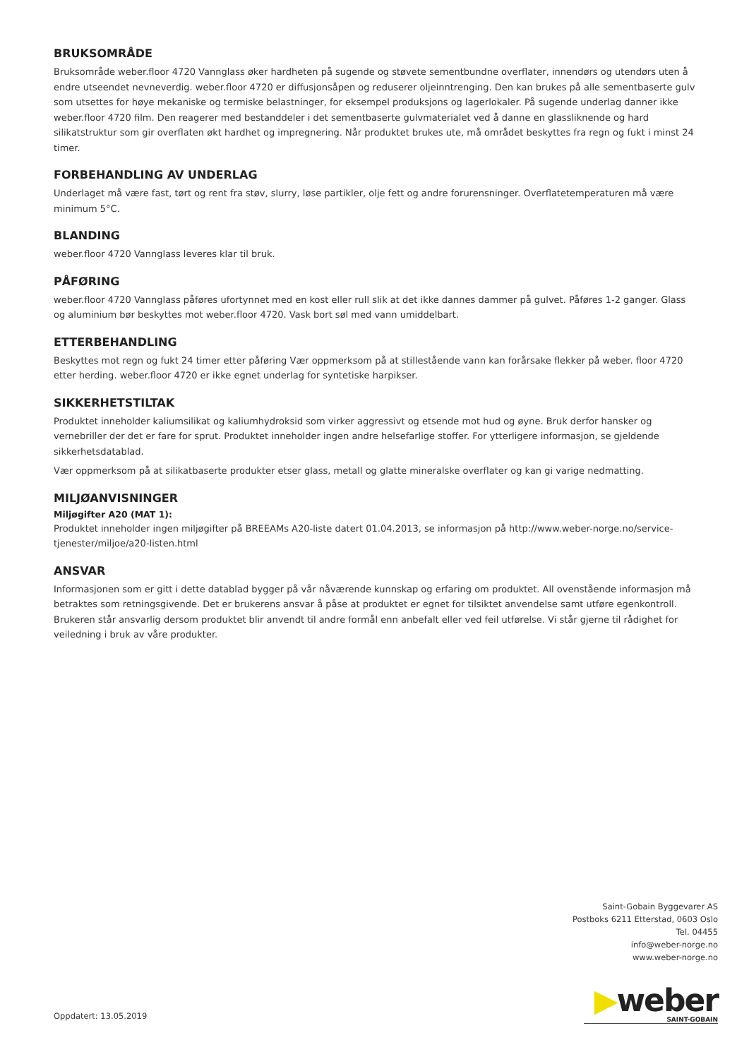BRUKSOMRÅDE
Bruksområde weber.floor 4720 Vannglass øker hardheten på sugende og støvete sementbundne overflater, innendørs og utendørs uten å endre utseendet nevneverdig. weber.floor 4720 er diffusjonsåpen og reduserer oljeinntrenging. Den kan brukes på alle sementbaserte gulv som utsettes for høye mekaniske og termiske belastninger, for eksempel produksjons og lagerlokaler. På sugende underlag danner ikke weber.floor 4720 film. Den reagerer med bestanddeler i det sementbaserte gulvmaterialet ved å danne en glassliknende og hard silikatstruktur som gir overflaten økt hardhet og impregnering. Når produktet brukes ute, må området beskyttes fra regn og fukt i minst 24 timer.
FORBEHANDLING AV UNDERLAG
Underlaget må være fast, tørt og rent fra støv, slurry, løse partikler, olje fett og andre forurensninger. Overflatetemperaturen må være minimum 5°C.
BLANDING
weber.floor 4720 Vannglass leveres klar til bruk.
PÅFØRING
weber.floor 4720 Vannglass påføres ufortynnet med en kost eller rull slik at det ikke dannes dammer på gulvet. Påføres 1-2 ganger. Glass og aluminium bør beskyttes mot weber.floor 4720. Vask bort søl med vann umiddelbart.
ETTERBEHANDLING
Beskyttes mot regn og fukt 24 timer etter påføring Vær oppmerksom på at stillestående vann kan forårsake flekker på weber. floor 4720 etter herding. weber.floor 4720 er ikke egnet underlag for syntetiske harpikser.
SIKKERHETSTILTAK
Produktet inneholder kaliumsilikat og kaliumhydroksid som virker aggressivt og etsende mot hud og øyne. Bruk derfor hansker og vernebriller der det er fare for sprut. Produktet inneholder ingen andre helsefarlige stoffer. For ytterligere informasjon, se gjeldende sikkerhetsdatablad.
Vær oppmerksom på at silikatbaserte produkter etser glass, metall og glatte mineralske overflater og kan gi varige nedmatting.
MILJØANVISNINGER
Miljøgifter A20 (MAT 1):
Produktet inneholder ingen miljøgifter på BREEAMs A20-liste datert 01.04.2013, se informasjon på http://www.weber-norge.no/service-tjenester/miljoe/a20-listen.html
ANSVAR
Informasjonen som er gitt i dette datablad bygger på vår nåværende kunnskap og erfaring om produktet. All ovenstående informasjon må betraktes som retningsgivende. Det er brukerens ansvar å påse at produktet er egnet for tilsiktet anvendelse samt utføre egenkontroll. Brukeren står ansvarlig dersom produktet blir anvendt til andre formål enn anbefalt eller ved feil utførelse. Vi står gjerne til rådighet for veiledning i bruk av våre produkter.
Saint-Gobain Byggevarer AS
Postboks 6211 Etterstad, 0603 Oslo
Tel. 04455
info@weber-norge.no
www.weber-norge.no
▶weber
SAINT-GOBAIN
Oppdatert: 13.05.2019